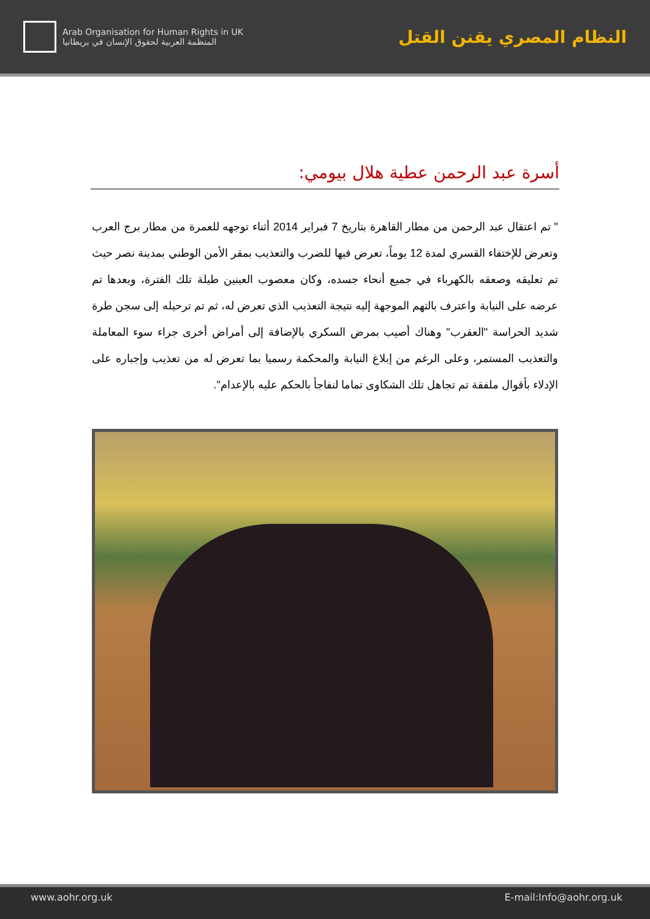Arab Organisation for Human Rights in UK
المنظمة العربية لحقوق الإنسان في بريطانيا
النظام المصري يقنن القتل
أسرة عبد الرحمن عطية هلال بيومي:
" تم اعتقال عبد الرحمن من مطار القاهرة بتاريخ 7 فبراير 2014 أثناء توجهه للعمرة من مطار برج العرب وتعرض للإختفاء القسري لمدة 12 يوماً، تعرض فيها للضرب والتعذيب بمقر الأمن الوطني بمدينة نصر حيث تم تعليقه وصعقه بالكهرباء في جميع أنحاء جسده، وكان معصوب العينين طيلة تلك الفترة، وبعدها تم عرضه على النيابة واعترف بالتهم الموجهة إليه نتيجة التعذيب الذي تعرض له، ثم تم ترحيله إلى سجن طرة شديد الحراسة "العقرب" وهناك أصيب بمرض السكري بالإضافة إلى أمراض أخرى جراء سوء المعاملة والتعذيب المستمر، وعلى الرغم من إبلاغ النيابة والمحكمة رسميا بما تعرض له من تعذيب وإجباره على الإدلاء بأقوال ملفقة تم تجاهل تلك الشكاوى تماما لنفاجأ بالحكم عليه بالإعدام".
www.aohr.org.uk E-mail:Info@aohr.org.uk